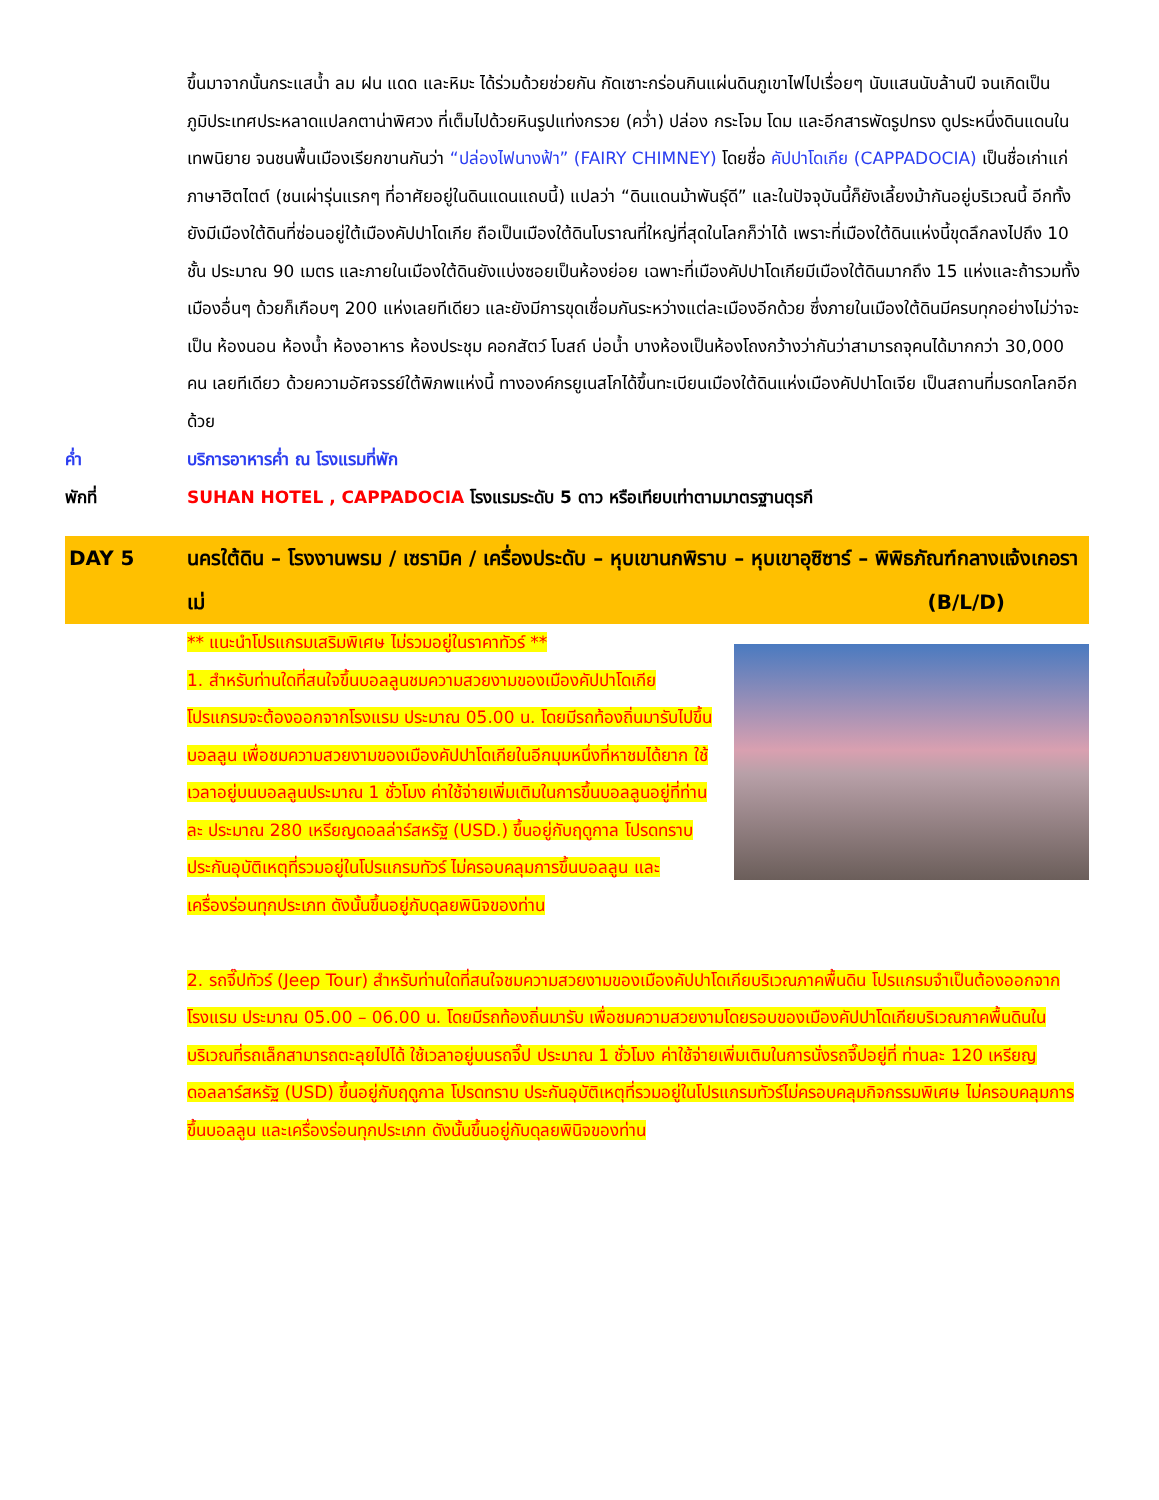ขึ้นมาจากนั้นกระแสน้ำ ลม ฝน แดด และหิมะ ได้ร่วมด้วยช่วยกัน กัดเซาะกร่อนกินแผ่นดินภูเขาไฟไปเรื่อยๆ นับแสนนับล้านปี จนเกิดเป็นภูมิประเทศประหลาดแปลกตาน่าพิศวง ที่เต็มไปด้วยหินรูปแท่งกรวย (คว่ำ) ปล่อง กระโจม โดม และอีกสารพัดรูปทรง ดูประหนึ่งดินแดนในเทพนิยาย จนชนพื้นเมืองเรียกขานกันว่า “ปล่องไฟนางฟ้า” (FAIRY CHIMNEY) โดยชื่อ คัปปาโดเกีย (CAPPADOCIA) เป็นชื่อเก่าแก่ภาษาฮิตไตต์ (ชนเผ่ารุ่นแรกๆ ที่อาศัยอยู่ในดินแดนแถบนี้) แปลว่า “ดินแดนม้าพันธุ์ดี” และในปัจจุบันนี้ก็ยังเลี้ยงม้ากันอยู่บริเวณนี้ อีกทั้ง ยังมีเมืองใต้ดินที่ซ่อนอยู่ใต้เมืองคัปปาโดเกีย ถือเป็นเมืองใต้ดินโบราณที่ใหญ่ที่สุดในโลกก็ว่าได้ เพราะที่เมืองใต้ดินแห่งนี้ขุดลึกลงไปถึง 10 ชั้น ประมาณ 90 เมตร และภายในเมืองใต้ดินยังแบ่งซอยเป็นห้องย่อย เฉพาะที่เมืองคัปปาโดเกียมีเมืองใต้ดินมากถึง 15 แห่งและถ้ารวมทั้งเมืองอื่นๆ ด้วยก็เกือบๆ 200 แห่งเลยทีเดียว และยังมีการขุดเชื่อมกันระหว่างแต่ละเมืองอีกด้วย ซึ่งภายในเมืองใต้ดินมีครบทุกอย่างไม่ว่าจะเป็น ห้องนอน ห้องน้ำ ห้องอาหาร ห้องประชุม คอกสัตว์ โบสถ์ บ่อน้ำ บางห้องเป็นห้องโถงกว้างว่ากันว่าสามารถจุคนได้มากกว่า 30,000 คน เลยทีเดียว ด้วยความอัศจรรย์ใต้พิภพแห่งนี้ ทางองค์กรยูเนสโกได้ขึ้นทะเบียนเมืองใต้ดินแห่งเมืองคัปปาโดเจีย เป็นสถานที่มรดกโลกอีกด้วย
ค่ำ บริการอาหารค่ำ ณ โรงแรมที่พัก
พักที่ SUHAN HOTEL , CAPPADOCIA โรงแรมระดับ 5 ดาว หรือเทียบเท่าตามมาตรฐานตุรกี
DAY 5 นครใต้ดิน – โรงงานพรม / เซรามิค / เครื่องประดับ – หุบเขานกพิราบ – หุบเขาอุซิซาร์ – พิพิธภัณฑ์กลางแจ้งเกอราเม่ (B/L/D)
** แนะนำโปรแกรมเสริมพิเศษ ไม่รวมอยู่ในราคาทัวร์ **
1. สำหรับท่านใดที่สนใจขึ้นบอลลูนชมความสวยงามของเมืองคัปปาโดเกีย โปรแกรมจะต้องออกจากโรงแรม ประมาณ 05.00 น. โดยมีรถท้องถิ่นมารับไปขึ้นบอลลูน เพื่อชมความสวยงามของเมืองคัปปาโดเกียในอีกมุมหนึ่งที่หาชมได้ยาก ใช้เวลาอยู่บนบอลลูนประมาณ 1 ชั่วโมง ค่าใช้จ่ายเพิ่มเติมในการขึ้นบอลลูนอยู่ที่ท่านละ ประมาณ 280 เหรียญดอลล่าร์สหรัฐ (USD.) ขึ้นอยู่กับฤดูกาล โปรดทราบ ประกันอุบัติเหตุที่รวมอยู่ในโปรแกรมทัวร์ ไม่ครอบคลุมการขึ้นบอลลูน และ เครื่องร่อนทุกประเภท ดังนั้นขึ้นอยู่กับดุลยพินิจของท่าน
2. รถจี๊ปทัวร์ (Jeep Tour) สำหรับท่านใดที่สนใจชมความสวยงามของเมืองคัปปาโดเกียบริเวณภาคพื้นดิน โปรแกรมจำเป็นต้องออกจากโรงแรม ประมาณ 05.00 – 06.00 น. โดยมีรถท้องถิ่นมารับ เพื่อชมความสวยงามโดยรอบของเมืองคัปปาโดเกียบริเวณภาคพื้นดินในบริเวณที่รถเล็กสามารถตะลุยไปได้ ใช้เวลาอยู่บนรถจี๊ป ประมาณ 1 ชั่วโมง ค่าใช้จ่ายเพิ่มเติมในการนั่งรถจี๊ปอยู่ที่ ท่านละ 120 เหรียญดอลลาร์สหรัฐ (USD) ขึ้นอยู่กับฤดูกาล โปรดทราบ ประกันอุบัติเหตุที่รวมอยู่ในโปรแกรมทัวร์ไม่ครอบคลุมกิจกรรมพิเศษ ไม่ครอบคลุมการขึ้นบอลลูน และเครื่องร่อนทุกประเภท ดังนั้นขึ้นอยู่กับดุลยพินิจของท่าน